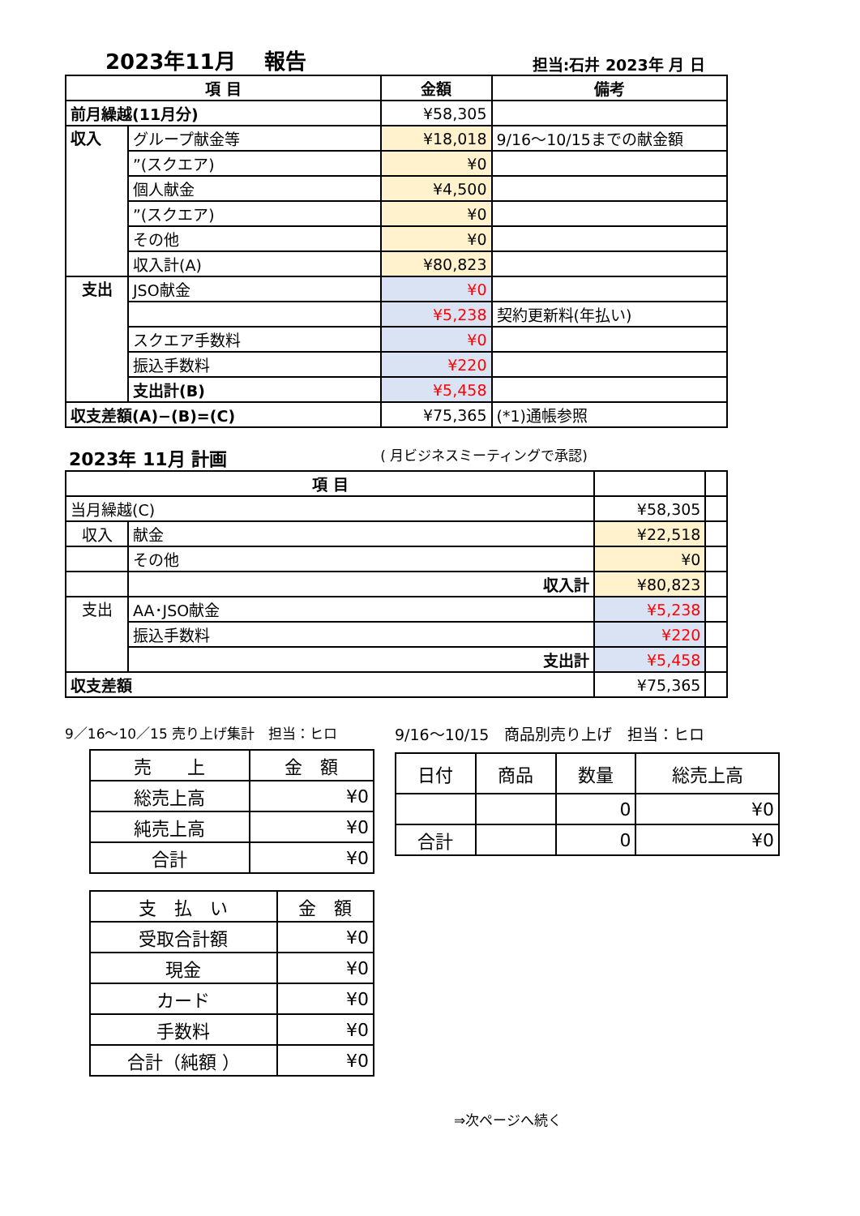2023年11月　 報告 担当:石井 2023年 月 日
| 項 目 | | 金額 | 備考 |
| --- | --- | --- | --- |
| 前月繰越(11月分) | | ¥58,305 | |
| 収入 | グループ献金等 | ¥18,018 | 9/16～10/15までの献金額 |
| | ”(スクエア) | ¥0 | |
| | 個人献金 | ¥4,500 | |
| | ”(スクエア) | ¥0 | |
| | その他 | ¥0 | |
| | 収入計(A) | ¥80,823 | |
| 支出 | JSO献金 | ¥0 | |
| | | ¥5,238 | 契約更新料(年払い) |
| | スクエア手数料 | ¥0 | |
| | 振込手数料 | ¥220 | |
| | 支出計(B) | ¥5,458 | |
| 収支差額(A)−(B)=(C) | | ¥75,365 | (*1)通帳参照 |
2023年 11月 計画 ( 月ビジネスミーティングで承認)
| 項 目 | | | |
| --- | --- | --- | --- |
| 当月繰越(C) | | ¥58,305 | |
| 収入 | 献金 | ¥22,518 | |
| | その他 | ¥0 | |
| | 収入計 | ¥80,823 | |
| 支出 | AA･JSO献金 | ¥5,238 | |
| | 振込手数料 | ¥220 | |
| | 支出計 | ¥5,458 | |
| 収支差額 | | ¥75,365 | |
9／16～10／15 売り上げ集計　担当：ヒロ
| 売 上 | 金 額 |
| --- | --- |
| 総売上高 | ¥0 |
| 純売上高 | ¥0 |
| 合計 | ¥0 |
| 支 払 い | 金 額 |
| --- | --- |
| 受取合計額 | ¥0 |
| 現金 | ¥0 |
| カード | ¥0 |
| 手数料 | ¥0 |
| 合計（純額 ） | ¥0 |
9/16～10/15　商品別売り上げ　担当：ヒロ
| 日付 | 商品 | 数量 | 総売上高 |
| --- | --- | --- | --- |
| | | 0 | ¥0 |
| 合計 | | 0 | ¥0 |
⇒次ページへ続く